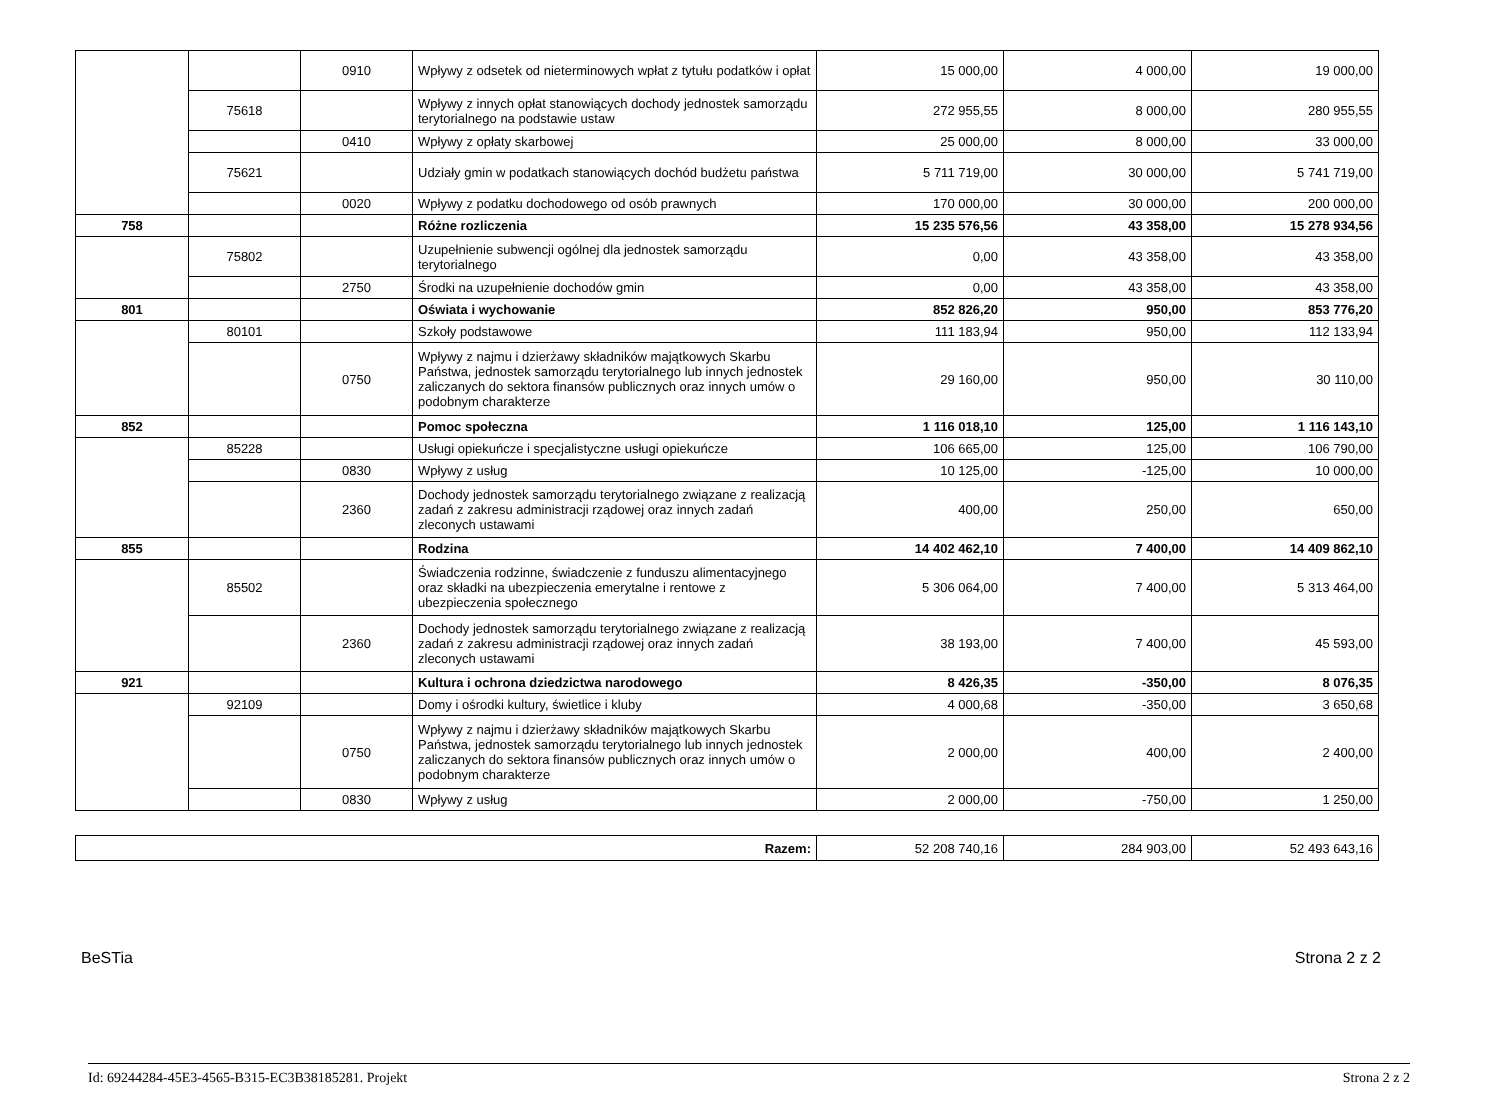| | | 0910 | Wpływy z odsetek od nieterminowych wpłat z tytułu podatków i opłat | 15 000,00 | 4 000,00 | 19 000,00 |
| | 75618 | | Wpływy z innych opłat stanowiących dochody jednostek samorządu terytorialnego na podstawie ustaw | 272 955,55 | 8 000,00 | 280 955,55 |
| | | 0410 | Wpływy z opłaty skarbowej | 25 000,00 | 8 000,00 | 33 000,00 |
| | 75621 | | Udziały gmin w podatkach stanowiących dochód budżetu państwa | 5 711 719,00 | 30 000,00 | 5 741 719,00 |
| | | 0020 | Wpływy z podatku dochodowego od osób prawnych | 170 000,00 | 30 000,00 | 200 000,00 |
| 758 | | | Różne rozliczenia | 15 235 576,56 | 43 358,00 | 15 278 934,56 |
| | 75802 | | Uzupełnienie subwencji ogólnej dla jednostek samorządu terytorialnego | 0,00 | 43 358,00 | 43 358,00 |
| | | 2750 | Środki na uzupełnienie dochodów gmin | 0,00 | 43 358,00 | 43 358,00 |
| 801 | | | Oświata i wychowanie | 852 826,20 | 950,00 | 853 776,20 |
| | 80101 | | Szkoły podstawowe | 111 183,94 | 950,00 | 112 133,94 |
| | | 0750 | Wpływy z najmu i dzierżawy składników majątkowych Skarbu Państwa, jednostek samorządu terytorialnego lub innych jednostek zaliczanych do sektora finansów publicznych oraz innych umów o podobnym charakterze | 29 160,00 | 950,00 | 30 110,00 |
| 852 | | | Pomoc społeczna | 1 116 018,10 | 125,00 | 1 116 143,10 |
| | 85228 | | Usługi opiekuńcze i specjalistyczne usługi opiekuńcze | 106 665,00 | 125,00 | 106 790,00 |
| | | 0830 | Wpływy z usług | 10 125,00 | -125,00 | 10 000,00 |
| | | 2360 | Dochody jednostek samorządu terytorialnego związane z realizacją zadań z zakresu administracji rządowej oraz innych zadań zleconych ustawami | 400,00 | 250,00 | 650,00 |
| 855 | | | Rodzina | 14 402 462,10 | 7 400,00 | 14 409 862,10 |
| | 85502 | | Świadczenia rodzinne, świadczenie z funduszu alimentacyjnego oraz składki na ubezpieczenia emerytalne i rentowe z ubezpieczenia społecznego | 5 306 064,00 | 7 400,00 | 5 313 464,00 |
| | | 2360 | Dochody jednostek samorządu terytorialnego związane z realizacją zadań z zakresu administracji rządowej oraz innych zadań zleconych ustawami | 38 193,00 | 7 400,00 | 45 593,00 |
| 921 | | | Kultura i ochrona dziedzictwa narodowego | 8 426,35 | -350,00 | 8 076,35 |
| | 92109 | | Domy i ośrodki kultury, świetlice i kluby | 4 000,68 | -350,00 | 3 650,68 |
| | | 0750 | Wpływy z najmu i dzierżawy składników majątkowych Skarbu Państwa, jednostek samorządu terytorialnego lub innych jednostek zaliczanych do sektora finansów publicznych oraz innych umów o podobnym charakterze | 2 000,00 | 400,00 | 2 400,00 |
| | | 0830 | Wpływy z usług | 2 000,00 | -750,00 | 1 250,00 |
| Razem: | 52 208 740,16 | 284 903,00 | 52 493 643,16 |
BeSTia Strona 2 z 2
Id: 69244284-45E3-4565-B315-EC3B38185281. Projekt Strona 2 z 2